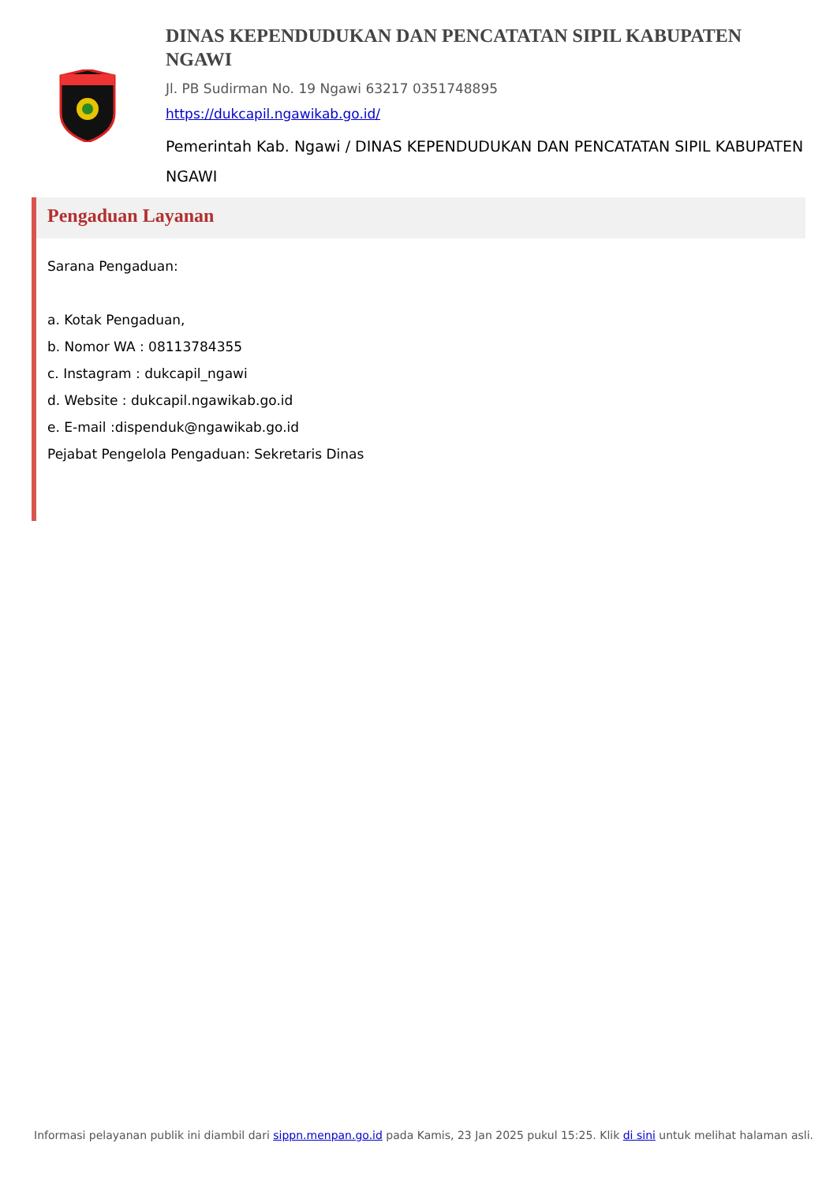DINAS KEPENDUDUKAN DAN PENCATATAN SIPIL KABUPATEN NGAWI
Jl. PB Sudirman No. 19 Ngawi 63217 0351748895
https://dukcapil.ngawikab.go.id/
Pemerintah Kab. Ngawi / DINAS KEPENDUDUKAN DAN PENCATATAN SIPIL KABUPATEN NGAWI
Pengaduan Layanan
Sarana Pengaduan:
a. Kotak Pengaduan,
b. Nomor WA : 08113784355
c. Instagram : dukcapil_ngawi
d. Website : dukcapil.ngawikab.go.id
e. E-mail :dispenduk@ngawikab.go.id
Pejabat Pengelola Pengaduan: Sekretaris Dinas
Informasi pelayanan publik ini diambil dari sippn.menpan.go.id pada Kamis, 23 Jan 2025 pukul 15:25. Klik di sini untuk melihat halaman asli.